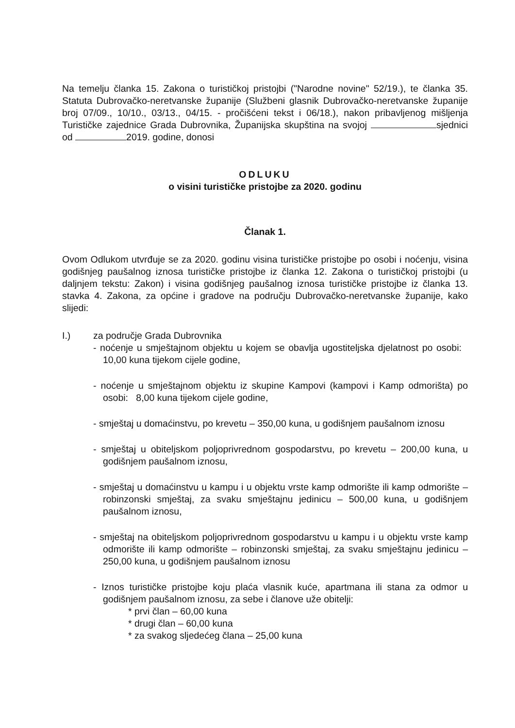Na temelju članka 15. Zakona o turističkoj pristojbi ("Narodne novine" 52/19.), te članka 35. Statuta Dubrovačko-neretvanske županije (Službeni glasnik Dubrovačko-neretvanske županije broj 07/09., 10/10., 03/13., 04/15. - pročišćeni tekst i 06/18.), nakon pribavljenog mišljenja Turističke zajednice Grada Dubrovnika, Županijska skupština na svojoj sjednici od 2019. godine, donosi
ODLUKU
o visini turističke pristojbe za 2020. godinu
Članak 1.
Ovom Odlukom utvrđuje se za 2020. godinu visina turističke pristojbe po osobi i noćenju, visina godišnjeg paušalnog iznosa turističke pristojbe iz članka 12. Zakona o turističkoj pristojbi (u daljnjem tekstu: Zakon) i visina godišnjeg paušalnog iznosa turističke pristojbe iz članka 13. stavka 4. Zakona, za općine i gradove na području Dubrovačko-neretvanske županije, kako slijedi:
I.) za područje Grada Dubrovnika
- noćenje u smještajnom objektu u kojem se obavlja ugostiteljska djelatnost po osobi: 10,00 kuna tijekom cijele godine,
- noćenje u smještajnom objektu iz skupine Kampovi (kampovi i Kamp odmorišta) po osobi: 8,00 kuna tijekom cijele godine,
- smještaj u domaćinstvu, po krevetu – 350,00 kuna, u godišnjem paušalnom iznosu
- smještaj u obiteljskom poljoprivrednom gospodarstvu, po krevetu – 200,00 kuna, u godišnjem paušalnom iznosu,
- smještaj u domaćinstvu u kampu i u objektu vrste kamp odmorište ili kamp odmorište – robinzonski smještaj, za svaku smještajnu jedinicu – 500,00 kuna, u godišnjem paušalnom iznosu,
- smještaj na obiteljskom poljoprivrednom gospodarstvu u kampu i u objektu vrste kamp odmorište ili kamp odmorište – robinzonski smještaj, za svaku smještajnu jedinicu – 250,00 kuna, u godišnjem paušalnom iznosu
- Iznos turističke pristojbe koju plaća vlasnik kuće, apartmana ili stana za odmor u godišnjem paušalnom iznosu, za sebe i članove uže obitelji:
* prvi član – 60,00 kuna
* drugi član – 60,00 kuna
* za svakog sljedećeg člana – 25,00 kuna